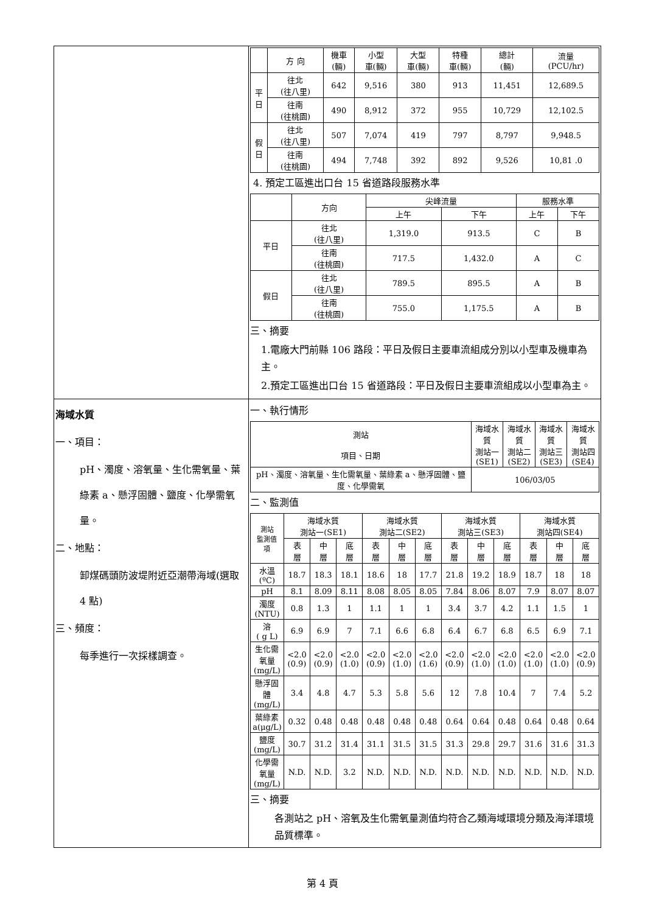| | / / 方 向 / 機車 (輛) / 小型 車(輛) / 大型 車(輛) / 特種 車(輛) / 總計 (輛) / 流量 (PCU/hr) / / --- / --- / --- / --- / --- / --- / --- / --- / / 平 日 / 往北 (往八里) / 642 / 9,516 / 380 / 913 / 11,451 / 12,689.5 / / / 往南 (往桃園) / 490 / 8,912 / 372 / 955 / 10,729 / 12,102.5 / / 假 日 / 往北 (往八里) / 507 / 7,074 / 419 / 797 / 8,797 / 9,948.5 / / / 往南 (往桃園) / 494 / 7,748 / 392 / 892 / 9,526 / 10,81 .0 / 4. 預定工區進出口台 15 省道路段服務水準 / / 方向 / 尖峰流量 / / 服務水準 / / / --- / --- / --- / --- / --- / --- / / / / 上午 / 下午 / 上午 / 下午 / / 平日 / 往北 (往八里) / 1,319.0 / 913.5 / C / B / / / 往南 (往桃園) / 717.5 / 1,432.0 / A / C / / 假日 / 往北 (往八里) / 789.5 / 895.5 / A / B / / / 往南 (往桃園) / 755.0 / 1,175.5 / A / B / 三、摘要 1.電廠大門前縣 106 路段：平日及假日主要車流組成分別以小型車及機車為主。 2.預定工區進出口台 15 省道路段：平日及假日主要車流組成以小型車為主。 |
| 海域水質 一、項目： pH、濁度、溶氧量、生化需氧量、葉綠素 a、懸浮固體、鹽度、化學需氧量。 二、地點： 卸煤碼頭防波堤附近亞潮帶海域(選取 4 點) 三、頻度： 每季進行一次採樣調查。 | 一、執行情形 / 測站 項目、日期 / 海域水質 測站一 (SE1) / 海域水質 測站二 (SE2) / 海域水質 測站三 (SE3) / 海域水質 測站四 (SE4) / / --- / --- / --- / --- / --- / / pH、濁度、溶氧量、生化需氧量、葉綠素 a、懸浮固體、鹽度、化學需氧 / 106/03/05 / / / / 二、監測值 / 測站 監測值 項 / 海域水質 測站一(SE1) / / / 海域水質 測站二(SE2) / / / 海域水質 測站三(SE3) / / / 海域水質 測站四(SE4) / / / / --- / --- / --- / --- / --- / --- / --- / --- / --- / --- / --- / --- / --- / / / 表 層 / 中 層 / 底 層 / 表 層 / 中 層 / 底 層 / 表 層 / 中 層 / 底 層 / 表 層 / 中 層 / 底 層 / / 水溫 (ºC) / 18.7 / 18.3 / 18.1 / 18.6 / 18 / 17.7 / 21.8 / 19.2 / 18.9 / 18.7 / 18 / 18 / / pH / 8.1 / 8.09 / 8.11 / 8.08 / 8.05 / 8.05 / 7.84 / 8.06 / 8.07 / 7.9 / 8.07 / 8.07 / / 濁度 (NTU) / 0.8 / 1.3 / 1 / 1.1 / 1 / 1 / 3.4 / 3.7 / 4.2 / 1.1 / 1.5 / 1 / / 溶 ( g L) / 6.9 / 6.9 / 7 / 7.1 / 6.6 / 6.8 / 6.4 / 6.7 / 6.8 / 6.5 / 6.9 / 7.1 / / 生化需氧量 (mg/L) / <2.0 (0.9) / <2.0 (0.9) / <2.0 (1.0) / <2.0 (0.9) / <2.0 (1.0) / <2.0 (1.6) / <2.0 (0.9) / <2.0 (1.0) / <2.0 (1.0) / <2.0 (1.0) / <2.0 (1.0) / <2.0 (0.9) / / 懸浮固體 (mg/L) / 3.4 / 4.8 / 4.7 / 5.3 / 5.8 / 5.6 / 12 / 7.8 / 10.4 / 7 / 7.4 / 5.2 / / 葉綠素 a(μg/L) / 0.32 / 0.48 / 0.48 / 0.48 / 0.48 / 0.48 / 0.64 / 0.64 / 0.48 / 0.64 / 0.48 / 0.64 / / 鹽度 (mg/L) / 30.7 / 31.2 / 31.4 / 31.1 / 31.5 / 31.5 / 31.3 / 29.8 / 29.7 / 31.6 / 31.6 / 31.3 / / 化學需氧量 (mg/L) / N.D. / N.D. / 3.2 / N.D. / N.D. / N.D. / N.D. / N.D. / N.D. / N.D. / N.D. / N.D. / 三、摘要 各測站之 pH、溶氧及生化需氧量測值均符合乙類海域環境分類及海洋環境品質標準。 |
第 4 頁